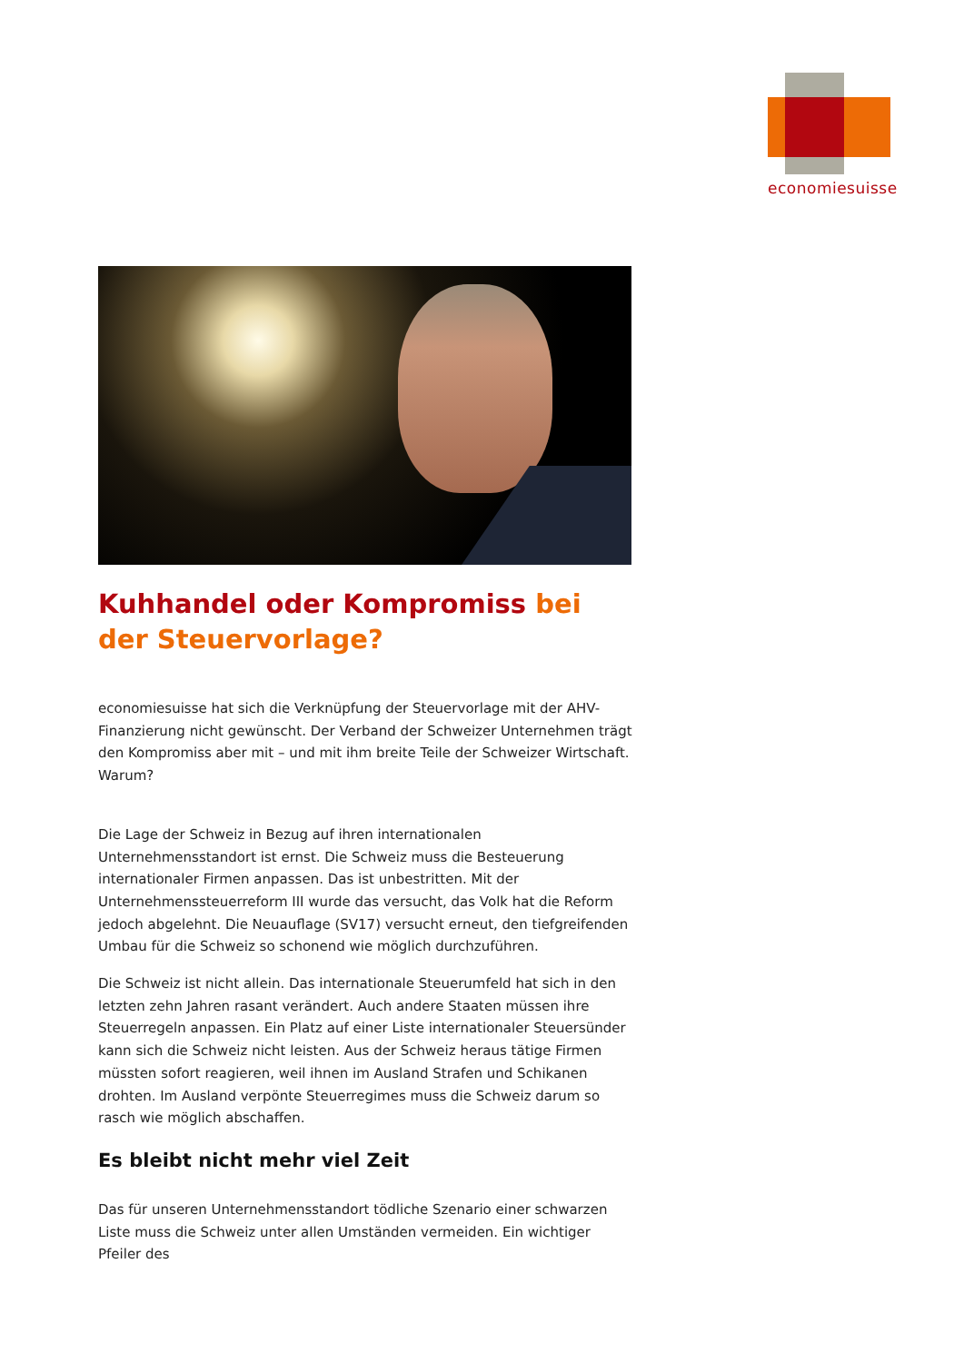economiesuisse
Kuhhandel oder Kompromiss bei der Steuervorlage?
economiesuisse hat sich die Verknüpfung der Steuervorlage mit der AHV-Finanzierung nicht gewünscht. Der Verband der Schweizer Unternehmen trägt den Kompromiss aber mit – und mit ihm breite Teile der Schweizer Wirtschaft. Warum?
Die Lage der Schweiz in Bezug auf ihren internationalen Unternehmensstandort ist ernst. Die Schweiz muss die Besteuerung internationaler Firmen anpassen. Das ist unbestritten. Mit der Unternehmenssteuerreform III wurde das versucht, das Volk hat die Reform jedoch abgelehnt. Die Neuauflage (SV17) versucht erneut, den tiefgreifenden Umbau für die Schweiz so schonend wie möglich durchzuführen.
Die Schweiz ist nicht allein. Das internationale Steuerumfeld hat sich in den letzten zehn Jahren rasant verändert. Auch andere Staaten müssen ihre Steuerregeln anpassen. Ein Platz auf einer Liste internationaler Steuersünder kann sich die Schweiz nicht leisten. Aus der Schweiz heraus tätige Firmen müssten sofort reagieren, weil ihnen im Ausland Strafen und Schikanen drohten. Im Ausland verpönte Steuerregimes muss die Schweiz darum so rasch wie möglich abschaffen.
Es bleibt nicht mehr viel Zeit
Das für unseren Unternehmensstandort tödliche Szenario einer schwarzen Liste muss die Schweiz unter allen Umständen vermeiden. Ein wichtiger Pfeiler des